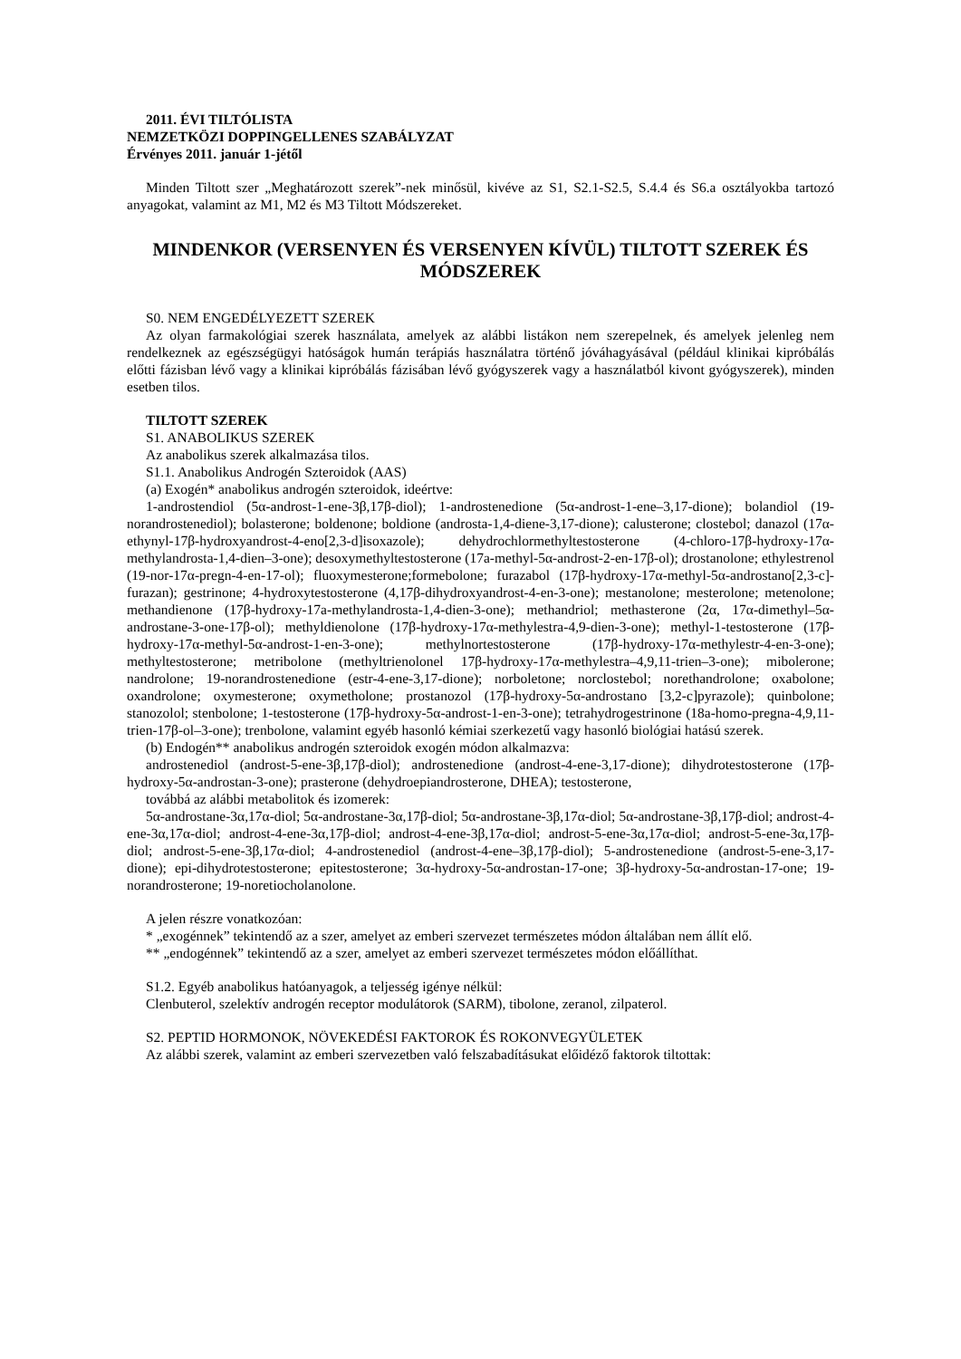2011. ÉVI TILTÓLISTA
NEMZETKÖZI DOPPINGELLENES SZABÁLYZAT
Érvényes 2011. január 1-jétől
Minden Tiltott szer „Meghatározott szerek”-nek minősül, kivéve az S1, S2.1-S2.5, S.4.4 és S6.a osztályokba tartozó anyagokat, valamint az M1, M2 és M3 Tiltott Módszereket.
MINDENKOR (VERSENYEN ÉS VERSENYEN KÍVÜL) TILTOTT SZEREK ÉS MÓDSZEREK
S0. NEM ENGEDÉLYEZETT SZEREK
Az olyan farmakológiai szerek használata, amelyek az alábbi listákon nem szerepelnek, és amelyek jelenleg nem rendelkeznek az egészségügyi hatóságok humán terápiás használatra történő jóváhagyásával (például klinikai kipróbálás előtti fázisban lévő vagy a klinikai kipróbálás fázisában lévő gyógyszerek vagy a használatból kivont gyógyszerek), minden esetben tilos.
TILTOTT SZEREK
S1. ANABOLIKUS SZEREK
Az anabolikus szerek alkalmazása tilos.
S1.1. Anabolikus Androgén Szteroidok (AAS)
(a) Exogén* anabolikus androgén szteroidok, ideértve:
1-androstendiol (5α-androst-1-ene-3β,17β-diol); 1-androstenedione (5α-androst-1-ene–3,17-dione); bolandiol (19-norandrostenediol); bolasterone; boldenone; boldione (androsta-1,4-diene-3,17-dione); calusterone; clostebol; danazol (17α-ethynyl-17β-hydroxyandrost-4-eno[2,3-d]isoxazole); dehydrochlormethyltestosterone (4-chloro-17β-hydroxy-17α-methylandrosta-1,4-dien–3-one); desoxymethyltestosterone (17a-methyl-5α-androst-2-en-17β-ol); drostanolone; ethylestrenol (19-nor-17α-pregn-4-en-17-ol); fluoxymesterone;formebolone; furazabol (17β-hydroxy-17α-methyl-5α-androstano[2,3-c]-furazan); gestrinone; 4-hydroxytestosterone (4,17β-dihydroxyandrost-4-en-3-one); mestanolone; mesterolone; metenolone; methandienone (17β-hydroxy-17a-methylandrosta-1,4-dien-3-one); methandriol; methasterone (2α, 17α-dimethyl–5α-androstane-3-one-17β-ol); methyldienolone (17β-hydroxy-17α-methylestra-4,9-dien-3-one); methyl-1-testosterone (17β-hydroxy-17α-methyl-5α-androst-1-en-3-one); methylnortestosterone (17β-hydroxy-17α-methylestr-4-en-3-one); methyltestosterone; metribolone (methyltrienolonel 17β-hydroxy-17α-methylestra–4,9,11-trien–3-one); mibolerone; nandrolone; 19-norandrostenedione (estr-4-ene-3,17-dione); norboletone; norclostebol; norethandrolone; oxabolone; oxandrolone; oxymesterone; oxymetholone; prostanozol (17β-hydroxy-5α-androstano [3,2-c]pyrazole); quinbolone; stanozolol; stenbolone; 1-testosterone (17β-hydroxy-5α-androst-1-en-3-one); tetrahydrogestrinone (18a-homo-pregna-4,9,11-trien-17β-ol–3-one); trenbolone, valamint egyéb hasonló kémiai szerkezetű vagy hasonló biológiai hatású szerek.
(b) Endogén** anabolikus androgén szteroidok exogén módon alkalmazva:
androstenediol (androst-5-ene-3β,17β-diol); androstenedione (androst-4-ene-3,17-dione); dihydrotestosterone (17β-hydroxy-5α-androstan-3-one); prasterone (dehydroepiandrosterone, DHEA); testosterone,
továbbá az alábbi metabolitok és izomerek:
5α-androstane-3α,17α-diol; 5α-androstane-3α,17β-diol; 5α-androstane-3β,17α-diol; 5α-androstane-3β,17β-diol; androst-4-ene-3α,17α-diol; androst-4-ene-3α,17β-diol; androst-4-ene-3β,17α-diol; androst-5-ene-3α,17α-diol; androst-5-ene-3α,17β-diol; androst-5-ene-3β,17α-diol; 4-androstenediol (androst-4-ene–3β,17β-diol); 5-androstenedione (androst-5-ene-3,17-dione); epi-dihydrotestosterone; epitestosterone; 3α-hydroxy-5α-androstan-17-one; 3β-hydroxy-5α-androstan-17-one; 19-norandrosterone; 19-noretiocholanolone.
A jelen részre vonatkozóan:
* „exogénnek” tekintendő az a szer, amelyet az emberi szervezet természetes módon általában nem állít elő.
** „endogénnek” tekintendő az a szer, amelyet az emberi szervezet természetes módon előállíthat.
S1.2. Egyéb anabolikus hatóanyagok, a teljesség igénye nélkül:
Clenbuterol, szelektív androgén receptor modulátorok (SARM), tibolone, zeranol, zilpaterol.
S2. PEPTID HORMONOK, NÖVEKEDÉSI FAKTOROK ÉS ROKONVEGYÜLETEK
Az alábbi szerek, valamint az emberi szervezetben való felszabadításukat előidéző faktorok tiltottak: